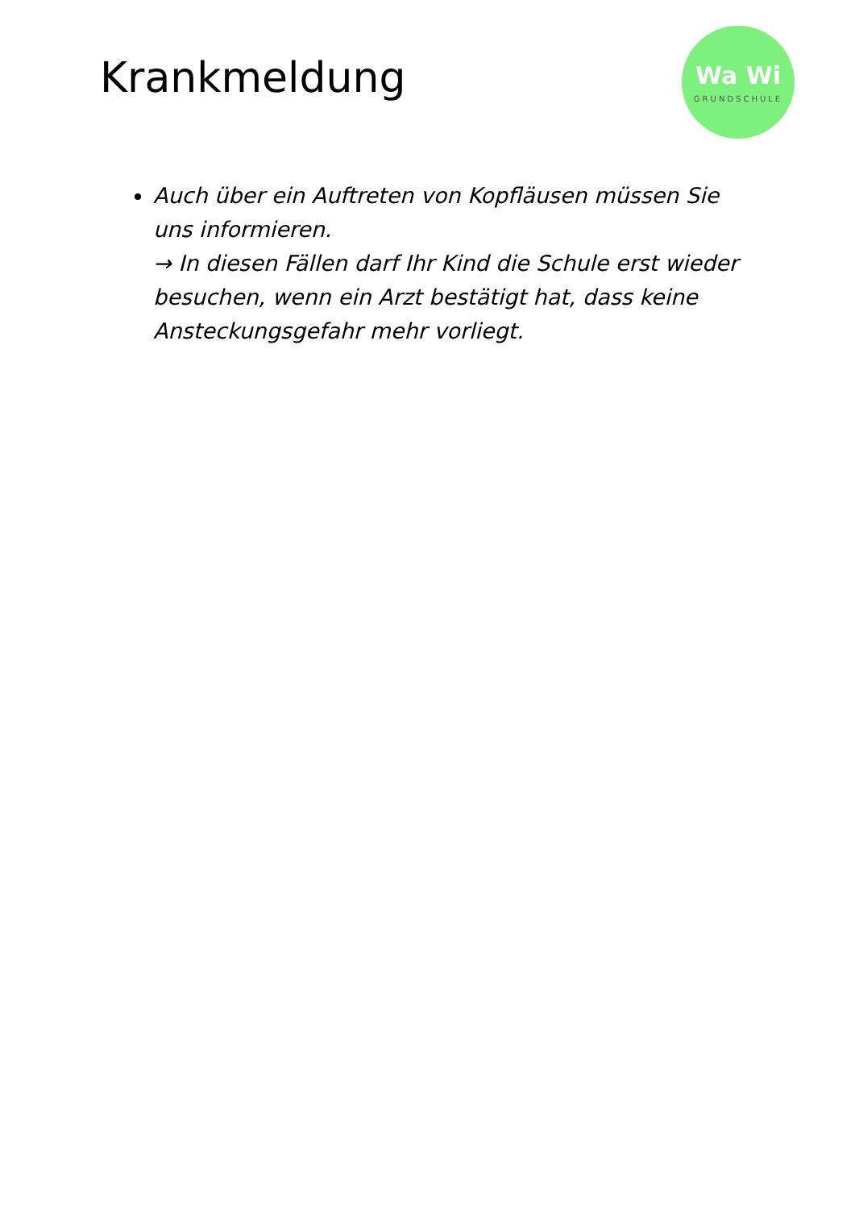Krankmeldung
Wa Wi
GRUNDSCHULE
Auch über ein Auftreten von Kopfläusen müssen Sie uns informieren.
→ In diesen Fällen darf Ihr Kind die Schule erst wieder besuchen, wenn ein Arzt bestätigt hat, dass keine Ansteckungsgefahr mehr vorliegt.